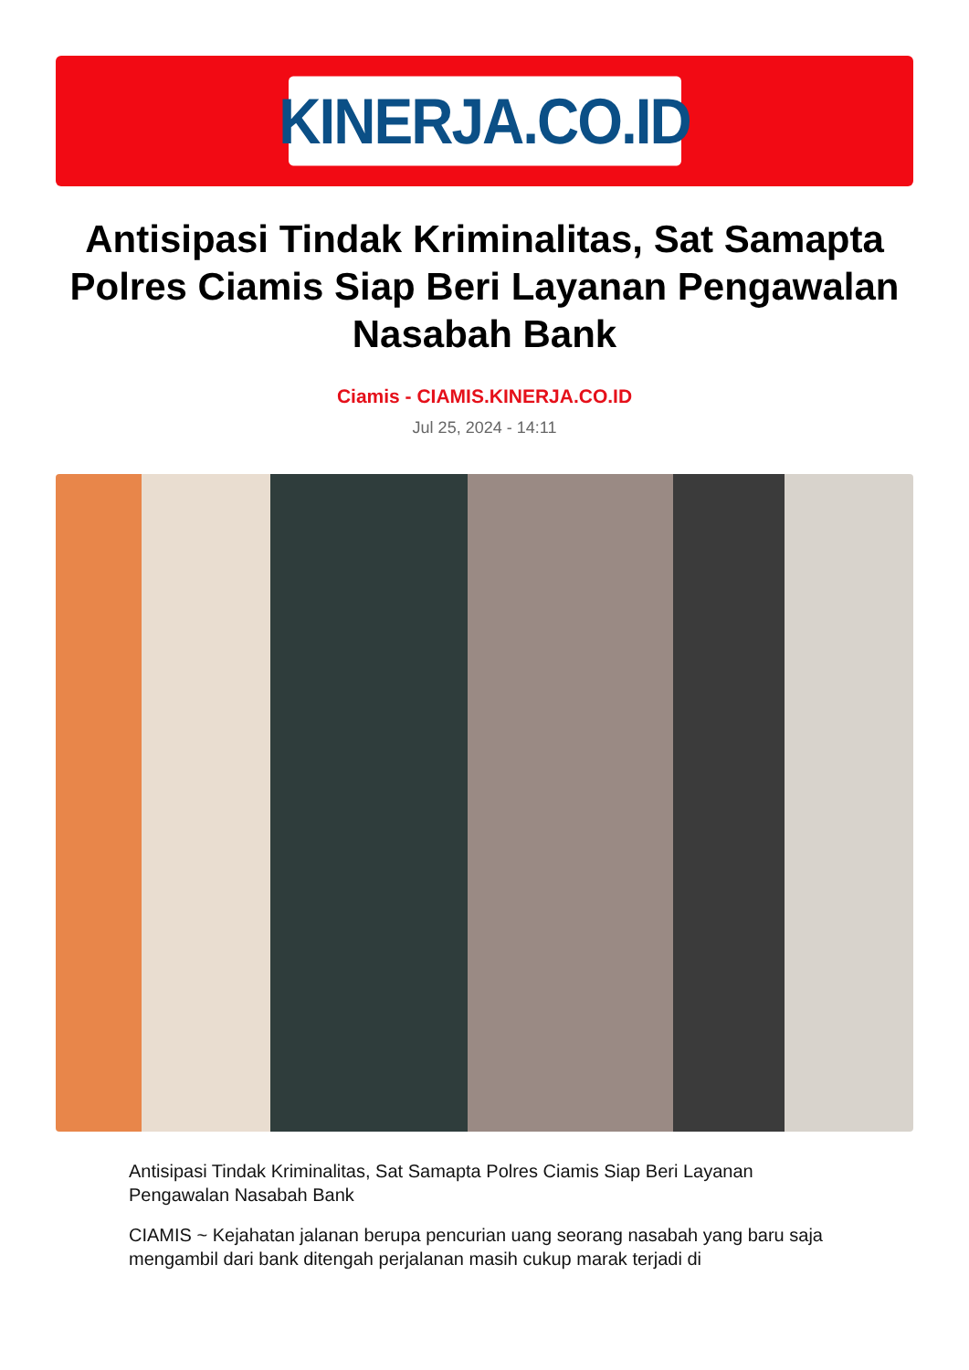KINERJA.CO.ID
Antisipasi Tindak Kriminalitas, Sat Samapta Polres Ciamis Siap Beri Layanan Pengawalan Nasabah Bank
Ciamis - CIAMIS.KINERJA.CO.ID
Jul 25, 2024 - 14:11
Antisipasi Tindak Kriminalitas, Sat Samapta Polres Ciamis Siap Beri Layanan Pengawalan Nasabah Bank
CIAMIS ~ Kejahatan jalanan berupa pencurian uang seorang nasabah yang baru saja mengambil dari bank ditengah perjalanan masih cukup marak terjadi di